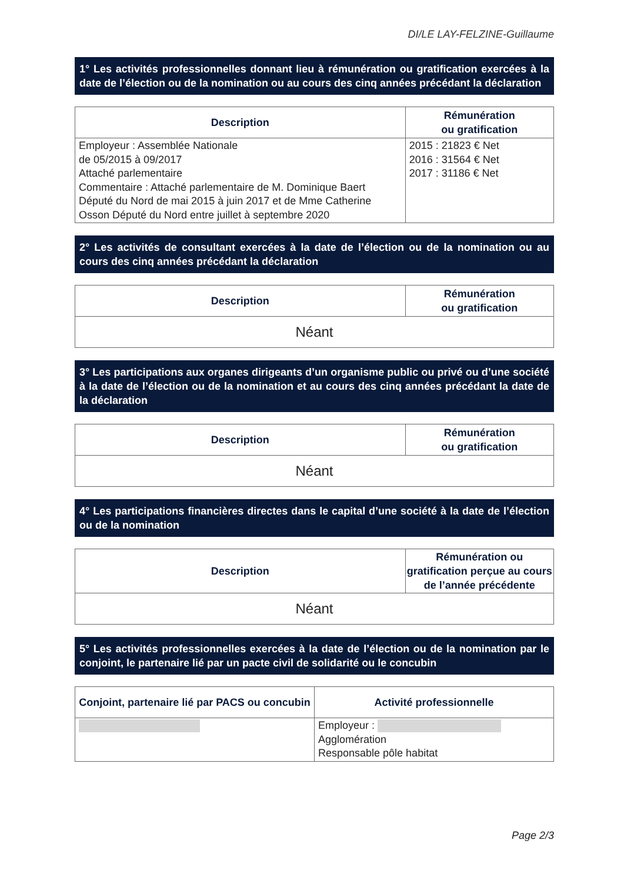DI/LE LAY-FELZINE-Guillaume
1° Les activités professionnelles donnant lieu à rémunération ou gratification exercées à la date de l’élection ou de la nomination ou au cours des cinq années précédant la déclaration
| Description | Rémunération ou gratification |
| --- | --- |
| Employeur : Assemblée Nationale de 05/2015 à 09/2017 Attaché parlementaire Commentaire : Attaché parlementaire de M. Dominique Baert Député du Nord de mai 2015 à juin 2017 et de Mme Catherine Osson Député du Nord entre juillet à septembre 2020 | 2015 : 21823 € Net 2016 : 31564 € Net 2017 : 31186 € Net |
2° Les activités de consultant exercées à la date de l’élection ou de la nomination ou au cours des cinq années précédant la déclaration
| Description | Rémunération ou gratification |
| --- | --- |
| Néant | |
3° Les participations aux organes dirigeants d’un organisme public ou privé ou d’une société à la date de l’élection ou de la nomination et au cours des cinq années précédant la date de la déclaration
| Description | Rémunération ou gratification |
| --- | --- |
| Néant | |
4° Les participations financières directes dans le capital d’une société à la date de l’élection ou de la nomination
| Description | Rémunération ou gratification perçue au cours de l’année précédente |
| --- | --- |
| Néant | |
5° Les activités professionnelles exercées à la date de l’élection ou de la nomination par le conjoint, le partenaire lié par un pacte civil de solidarité ou le concubin
| Conjoint, partenaire lié par PACS ou concubin | Activité professionnelle |
| --- | --- |
| | Employeur : Agglomération Responsable pôle habitat |
Page 2/3